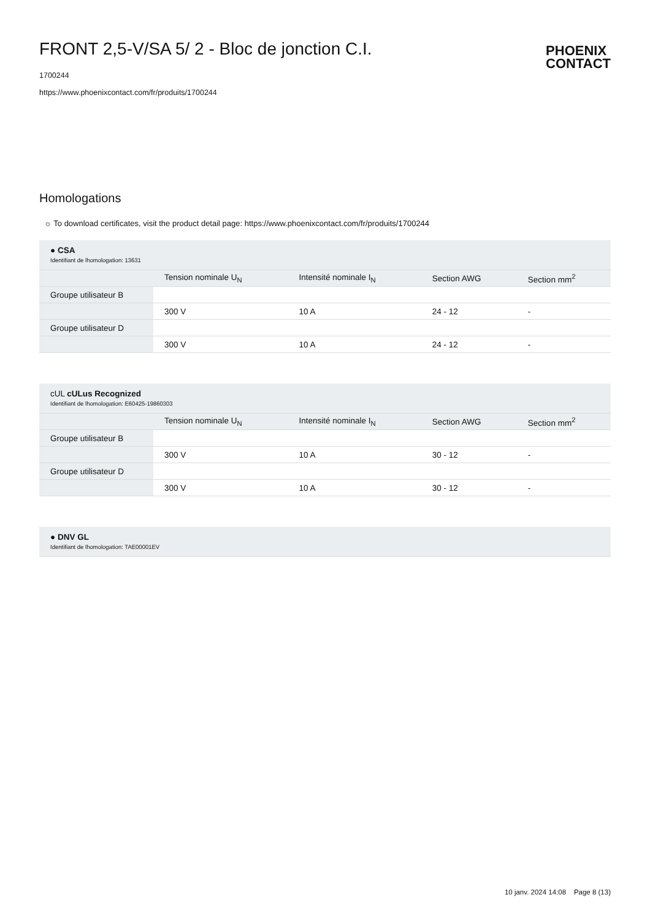FRONT 2,5-V/SA 5/ 2 - Bloc de jonction C.I.
1700244
https://www.phoenixcontact.com/fr/produits/1700244
PHOENIX
CONTACT
Homologations
☼ To download certificates, visit the product detail page: https://www.phoenixcontact.com/fr/produits/1700244
| ● CSA Identifiant de lhomologation: 13631 | | | | |
| | Tension nominale U<sub>N</sub> | Intensité nominale I<sub>N</sub> | Section AWG | Section mm<sup>2</sup> |
| Groupe utilisateur B | | | | |
| | 300 V | 10 A | 24 - 12 | - |
| Groupe utilisateur D | | | | |
| | 300 V | 10 A | 24 - 12 | - |
| cUL cULus Recognized Identifiant de lhomologation: E60425-19860303 | | | | |
| | Tension nominale U<sub>N</sub> | Intensité nominale I<sub>N</sub> | Section AWG | Section mm<sup>2</sup> |
| Groupe utilisateur B | | | | |
| | 300 V | 10 A | 30 - 12 | - |
| Groupe utilisateur D | | | | |
| | 300 V | 10 A | 30 - 12 | - |
| ● DNV GL Identifiant de lhomologation: TAE00001EV |
10 janv. 2024 14:08 Page 8 (13)